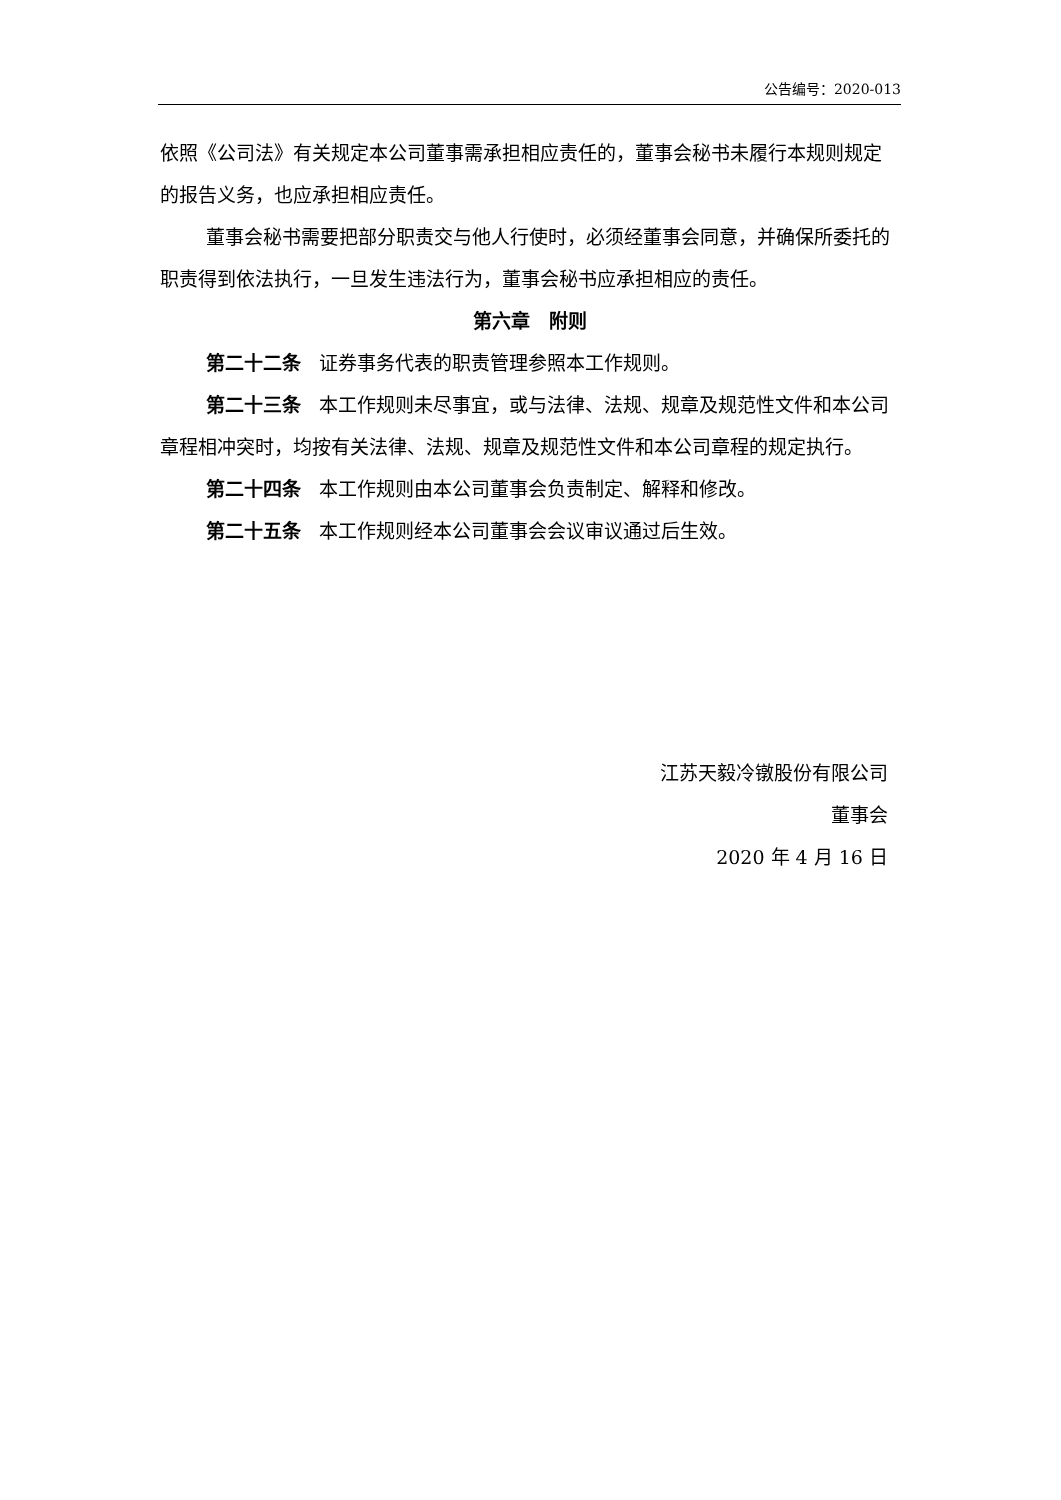公告编号：2020-013
依照《公司法》有关规定本公司董事需承担相应责任的，董事会秘书未履行本规则规定的报告义务，也应承担相应责任。
董事会秘书需要把部分职责交与他人行使时，必须经董事会同意，并确保所委托的职责得到依法执行，一旦发生违法行为，董事会秘书应承担相应的责任。
第六章 附则
第二十二条 证券事务代表的职责管理参照本工作规则。
第二十三条 本工作规则未尽事宜，或与法律、法规、规章及规范性文件和本公司章程相冲突时，均按有关法律、法规、规章及规范性文件和本公司章程的规定执行。
第二十四条 本工作规则由本公司董事会负责制定、解释和修改。
第二十五条 本工作规则经本公司董事会会议审议通过后生效。
江苏天毅冷镦股份有限公司
董事会
2020 年 4 月 16 日